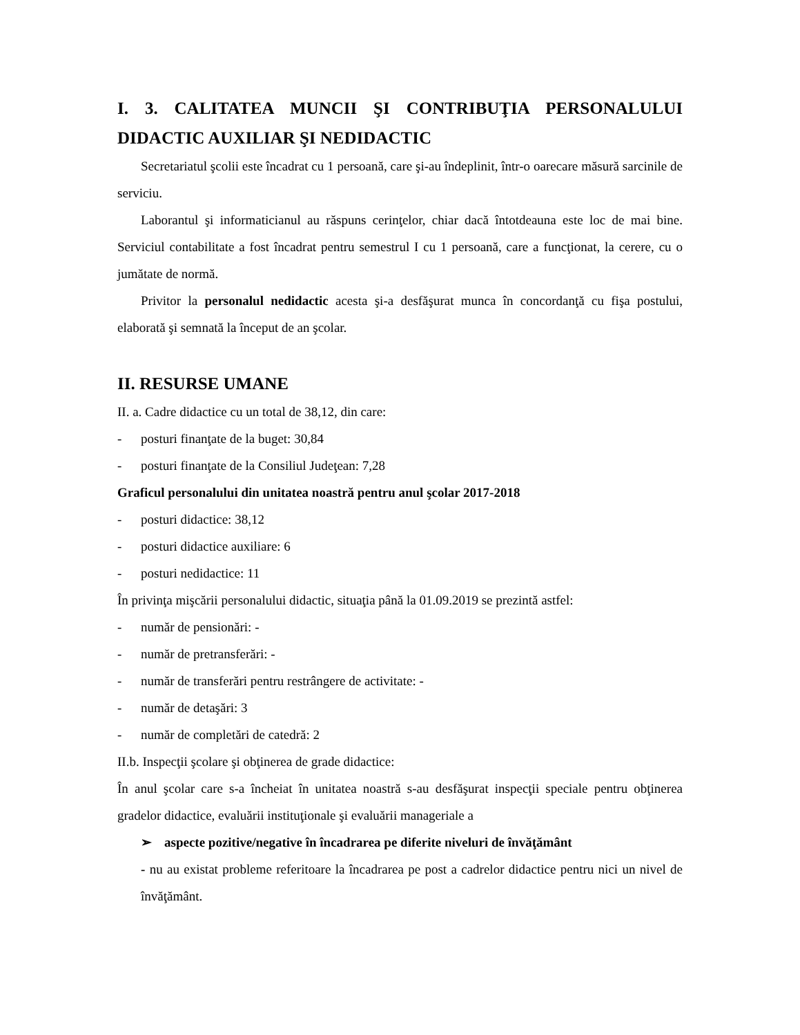I. 3. CALITATEA MUNCII ŞI CONTRIBUŢIA PERSONALULUI DIDACTIC AUXILIAR ŞI NEDIDACTIC
Secretariatul şcolii este încadrat cu 1 persoană, care şi-au îndeplinit, într-o oarecare măsură sarcinile de serviciu.
Laborantul şi informaticianul au răspuns cerinţelor, chiar dacă întotdeauna este loc de mai bine. Serviciul contabilitate a fost încadrat pentru semestrul I cu 1 persoană, care a funcţionat, la cerere, cu o jumătate de normă.
Privitor la personalul nedidactic acesta şi-a desfăşurat munca în concordanţă cu fişa postului, elaborată şi semnată la început de an şcolar.
II. RESURSE UMANE
II. a. Cadre didactice cu un total de 38,12, din care:
- posturi finanţate de la buget: 30,84
- posturi finanţate de la Consiliul Judeţean: 7,28
Graficul personalului din unitatea noastră pentru anul şcolar 2017-2018
- posturi didactice: 38,12
- posturi didactice auxiliare: 6
- posturi nedidactice: 11
În privinţa mişcării personalului didactic, situaţia până la 01.09.2019 se prezintă astfel:
- număr de pensionări: -
- număr de pretransferări: -
- număr de transferări pentru restrângere de activitate: -
- număr de detaşări: 3
- număr de completări de catedră: 2
II.b. Inspecţii şcolare şi obţinerea de grade didactice:
În anul şcolar care s-a încheiat în unitatea noastră s-au desfăşurat inspecţii speciale pentru obţinerea gradelor didactice, evaluării instituţionale şi evaluării manageriale a
➢ aspecte pozitive/negative în încadrarea pe diferite niveluri de învăţământ
- nu au existat probleme referitoare la încadrarea pe post a cadrelor didactice pentru nici un nivel de învăţământ.